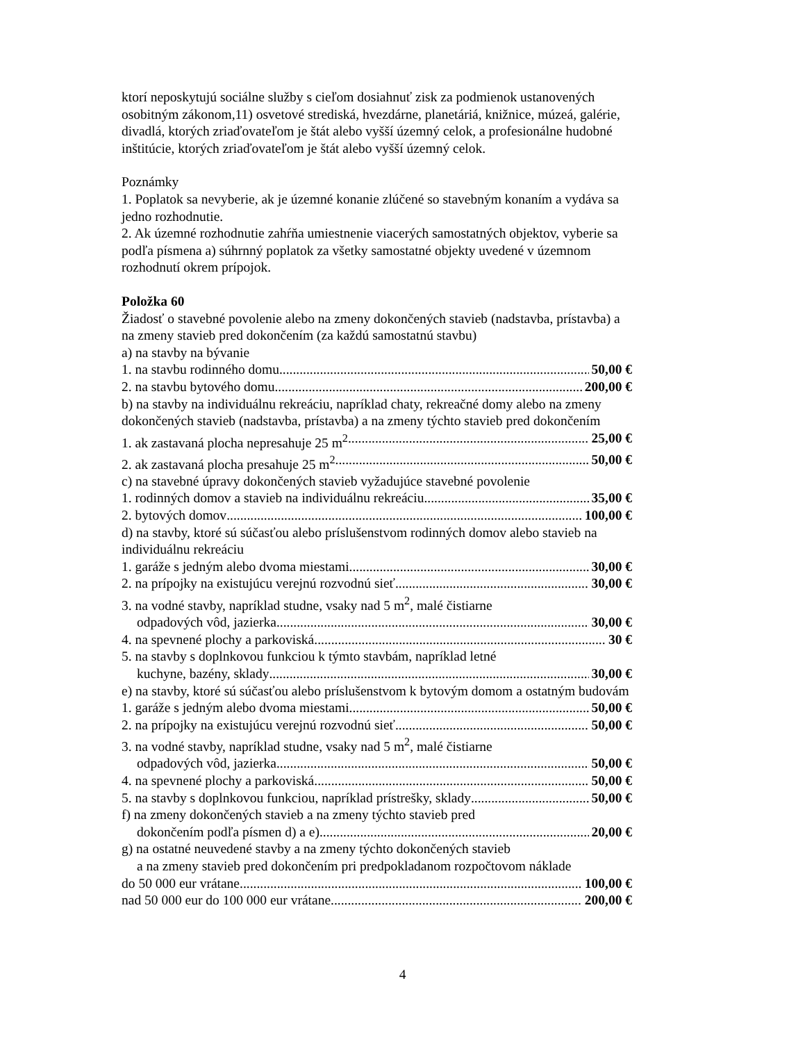ktorí neposkytujú sociálne služby s cieľom dosiahnuť zisk za podmienok ustanovených osobitným zákonom,11) osvetové strediská, hvezdárne, planetáriá, knižnice, múzeá, galérie, divadlá, ktorých zriaďovateľom je štát alebo vyšší územný celok, a profesionálne hudobné inštitúcie, ktorých zriaďovateľom je štát alebo vyšší územný celok.
Poznámky
1. Poplatok sa nevyberie, ak je územné konanie zlúčené so stavebným konaním a vydáva sa jedno rozhodnutie.
2. Ak územné rozhodnutie zahŕňa umiestnenie viacerých samostatných objektov, vyberie sa podľa písmena a) súhrnný poplatok za všetky samostatné objekty uvedené v územnom rozhodnutí okrem prípojok.
Položka 60
Žiadosť o stavebné povolenie alebo na zmeny dokončených stavieb (nadstavba, prístavba) a na zmeny stavieb pred dokončením (za každú samostatnú stavbu)
a) na stavby na bývanie
1. na stavbu rodinného domu 50,00 €
2. na stavbu bytového domu 200,00 €
b) na stavby na individuálnu rekreáciu, napríklad chaty, rekreačné domy alebo na zmeny dokončených stavieb (nadstavba, prístavba) a na zmeny týchto stavieb pred dokončením
1. ak zastavaná plocha nepresahuje 25 m<sup>2</sup> 25,00 €
2. ak zastavaná plocha presahuje 25 m<sup>2</sup> 50,00 €
c) na stavebné úpravy dokončených stavieb vyžadujúce stavebné povolenie
1. rodinných domov a stavieb na individuálnu rekreáciu 35,00 €
2. bytových domov 100,00 €
d) na stavby, ktoré sú súčasťou alebo príslušenstvom rodinných domov alebo stavieb na individuálnu rekreáciu
1. garáže s jedným alebo dvoma miestami 30,00 €
2. na prípojky na existujúcu verejnú rozvodnú sieť 30,00 €
3. na vodné stavby, napríklad studne, vsaky nad 5 m<sup>2</sup>, malé čistiarne
odpadových vôd, jazierka 30,00 €
4. na spevnené plochy a parkoviská 30 €
5. na stavby s doplnkovou funkciou k týmto stavbám, napríklad letné
kuchyne, bazény, sklady 30,00 €
e) na stavby, ktoré sú súčasťou alebo príslušenstvom k bytovým domom a ostatným budovám
1. garáže s jedným alebo dvoma miestami 50,00 €
2. na prípojky na existujúcu verejnú rozvodnú sieť 50,00 €
3. na vodné stavby, napríklad studne, vsaky nad 5 m<sup>2</sup>, malé čistiarne
odpadových vôd, jazierka 50,00 €
4. na spevnené plochy a parkoviská 50,00 €
5. na stavby s doplnkovou funkciou, napríklad prístrešky, sklady 50,00 €
f) na zmeny dokončených stavieb a na zmeny týchto stavieb pred
dokončením podľa písmen d) a e) 20,00 €
g) na ostatné neuvedené stavby a na zmeny týchto dokončených stavieb
a na zmeny stavieb pred dokončením pri predpokladanom rozpočtovom náklade
do 50 000 eur vrátane 100,00 €
nad 50 000 eur do 100 000 eur vrátane 200,00 €
4